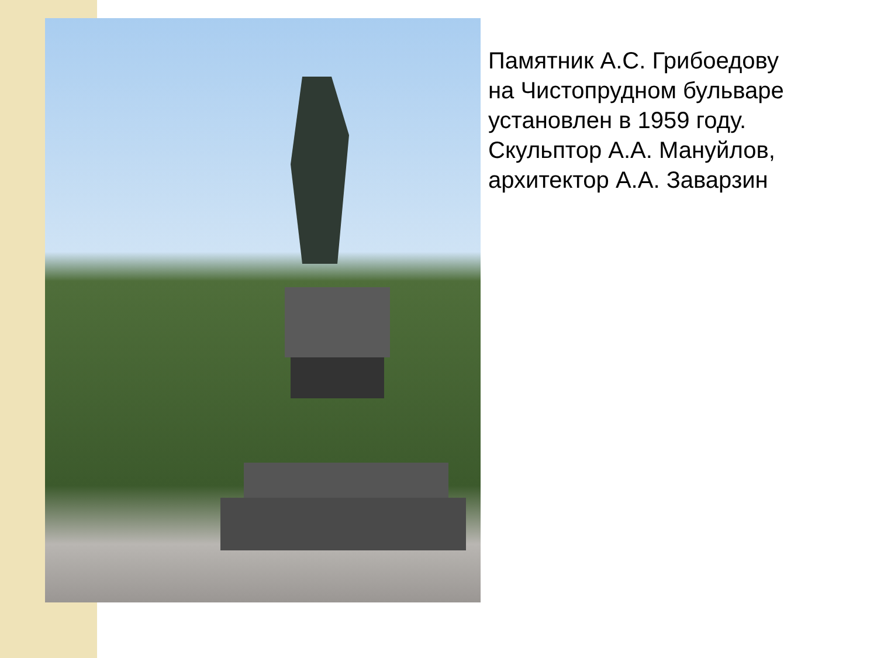Памятник А.С. Грибоедову
на Чистопрудном бульваре
установлен в 1959 году.
Скульптор А.А. Мануйлов,
архитектор А.А. Заварзин